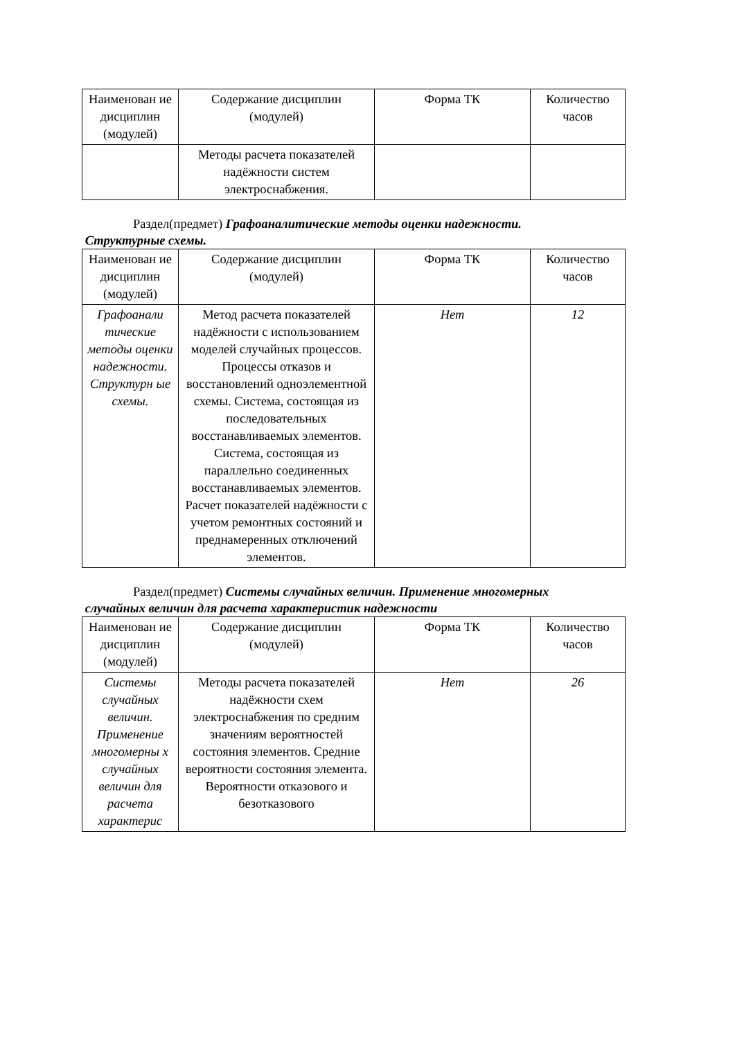| Наименован ие дисциплин (модулей) | Содержание дисциплин (модулей) | Форма ТК | Количество часов |
| --- | --- | --- | --- |
| | Методы расчета показателей надёжности систем электроснабжения. | | |
Раздел(предмет) Графоаналитические методы оценки надежности.
Структурные схемы.
| Наименован ие дисциплин (модулей) | Содержание дисциплин (модулей) | Форма ТК | Количество часов |
| --- | --- | --- | --- |
| Графоанали тические методы оценки надежности. Структурн ые схемы. | Метод расчета показателей надёжности с использованием моделей случайных процессов. Процессы отказов и восстановлений одноэлементной схемы. Система, состоящая из последовательных восстанавливаемых элементов. Система, состоящая из параллельно соединенных восстанавливаемых элементов. Расчет показателей надёжности с учетом ремонтных состояний и преднамеренных отключений элементов. | Нет | 12 |
Раздел(предмет) Системы случайных величин. Применение многомерных
случайных величин для расчета характеристик надежности
| Наименован ие дисциплин (модулей) | Содержание дисциплин (модулей) | Форма ТК | Количество часов |
| --- | --- | --- | --- |
| Системы случайных величин. Применение многомерны х случайных величин для расчета характерис | Методы расчета показателей надёжности схем электроснабжения по средним значениям вероятностей состояния элементов. Средние вероятности состояния элемента. Вероятности отказового и безотказового | Нет | 26 |